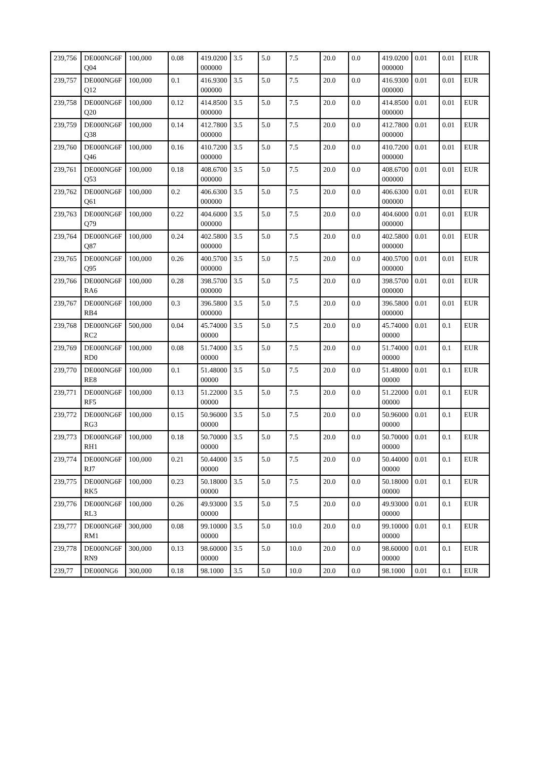| 239,756 | DE000NG6FQ04 | 100,000 | 0.08 | 419.0200000000 | 3.5 | 5.0 | 7.5 | 20.0 | 0.0 | 419.0200000000 | 0.01 | 0.01 | EUR |
| 239,757 | DE000NG6FQ12 | 100,000 | 0.1 | 416.9300000000 | 3.5 | 5.0 | 7.5 | 20.0 | 0.0 | 416.9300000000 | 0.01 | 0.01 | EUR |
| 239,758 | DE000NG6FQ20 | 100,000 | 0.12 | 414.8500000000 | 3.5 | 5.0 | 7.5 | 20.0 | 0.0 | 414.8500000000 | 0.01 | 0.01 | EUR |
| 239,759 | DE000NG6FQ38 | 100,000 | 0.14 | 412.7800000000 | 3.5 | 5.0 | 7.5 | 20.0 | 0.0 | 412.7800000000 | 0.01 | 0.01 | EUR |
| 239,760 | DE000NG6FQ46 | 100,000 | 0.16 | 410.7200000000 | 3.5 | 5.0 | 7.5 | 20.0 | 0.0 | 410.7200000000 | 0.01 | 0.01 | EUR |
| 239,761 | DE000NG6FQ53 | 100,000 | 0.18 | 408.6700000000 | 3.5 | 5.0 | 7.5 | 20.0 | 0.0 | 408.6700000000 | 0.01 | 0.01 | EUR |
| 239,762 | DE000NG6FQ61 | 100,000 | 0.2 | 406.6300000000 | 3.5 | 5.0 | 7.5 | 20.0 | 0.0 | 406.6300000000 | 0.01 | 0.01 | EUR |
| 239,763 | DE000NG6FQ79 | 100,000 | 0.22 | 404.6000000000 | 3.5 | 5.0 | 7.5 | 20.0 | 0.0 | 404.6000000000 | 0.01 | 0.01 | EUR |
| 239,764 | DE000NG6FQ87 | 100,000 | 0.24 | 402.5800000000 | 3.5 | 5.0 | 7.5 | 20.0 | 0.0 | 402.5800000000 | 0.01 | 0.01 | EUR |
| 239,765 | DE000NG6FQ95 | 100,000 | 0.26 | 400.5700000000 | 3.5 | 5.0 | 7.5 | 20.0 | 0.0 | 400.5700000000 | 0.01 | 0.01 | EUR |
| 239,766 | DE000NG6FRA6 | 100,000 | 0.28 | 398.5700000000 | 3.5 | 5.0 | 7.5 | 20.0 | 0.0 | 398.5700000000 | 0.01 | 0.01 | EUR |
| 239,767 | DE000NG6FRB4 | 100,000 | 0.3 | 396.5800000000 | 3.5 | 5.0 | 7.5 | 20.0 | 0.0 | 396.5800000000 | 0.01 | 0.01 | EUR |
| 239,768 | DE000NG6FRC2 | 500,000 | 0.04 | 45.7400000000 | 3.5 | 5.0 | 7.5 | 20.0 | 0.0 | 45.7400000000 | 0.01 | 0.1 | EUR |
| 239,769 | DE000NG6FRD0 | 100,000 | 0.08 | 51.7400000000 | 3.5 | 5.0 | 7.5 | 20.0 | 0.0 | 51.7400000000 | 0.01 | 0.1 | EUR |
| 239,770 | DE000NG6FRE8 | 100,000 | 0.1 | 51.4800000000 | 3.5 | 5.0 | 7.5 | 20.0 | 0.0 | 51.4800000000 | 0.01 | 0.1 | EUR |
| 239,771 | DE000NG6FRF5 | 100,000 | 0.13 | 51.2200000000 | 3.5 | 5.0 | 7.5 | 20.0 | 0.0 | 51.2200000000 | 0.01 | 0.1 | EUR |
| 239,772 | DE000NG6FRG3 | 100,000 | 0.15 | 50.9600000000 | 3.5 | 5.0 | 7.5 | 20.0 | 0.0 | 50.9600000000 | 0.01 | 0.1 | EUR |
| 239,773 | DE000NG6FRH1 | 100,000 | 0.18 | 50.7000000000 | 3.5 | 5.0 | 7.5 | 20.0 | 0.0 | 50.7000000000 | 0.01 | 0.1 | EUR |
| 239,774 | DE000NG6FRJ7 | 100,000 | 0.21 | 50.4400000000 | 3.5 | 5.0 | 7.5 | 20.0 | 0.0 | 50.4400000000 | 0.01 | 0.1 | EUR |
| 239,775 | DE000NG6FRK5 | 100,000 | 0.23 | 50.1800000000 | 3.5 | 5.0 | 7.5 | 20.0 | 0.0 | 50.1800000000 | 0.01 | 0.1 | EUR |
| 239,776 | DE000NG6FRL3 | 100,000 | 0.26 | 49.9300000000 | 3.5 | 5.0 | 7.5 | 20.0 | 0.0 | 49.9300000000 | 0.01 | 0.1 | EUR |
| 239,777 | DE000NG6FRM1 | 300,000 | 0.08 | 99.1000000000 | 3.5 | 5.0 | 10.0 | 20.0 | 0.0 | 99.1000000000 | 0.01 | 0.1 | EUR |
| 239,778 | DE000NG6FRN9 | 300,000 | 0.13 | 98.6000000000 | 3.5 | 5.0 | 10.0 | 20.0 | 0.0 | 98.6000000000 | 0.01 | 0.1 | EUR |
| 239,77 | DE000NG6 | 300,000 | 0.18 | 98.1000 | 3.5 | 5.0 | 10.0 | 20.0 | 0.0 | 98.1000 | 0.01 | 0.1 | EUR |